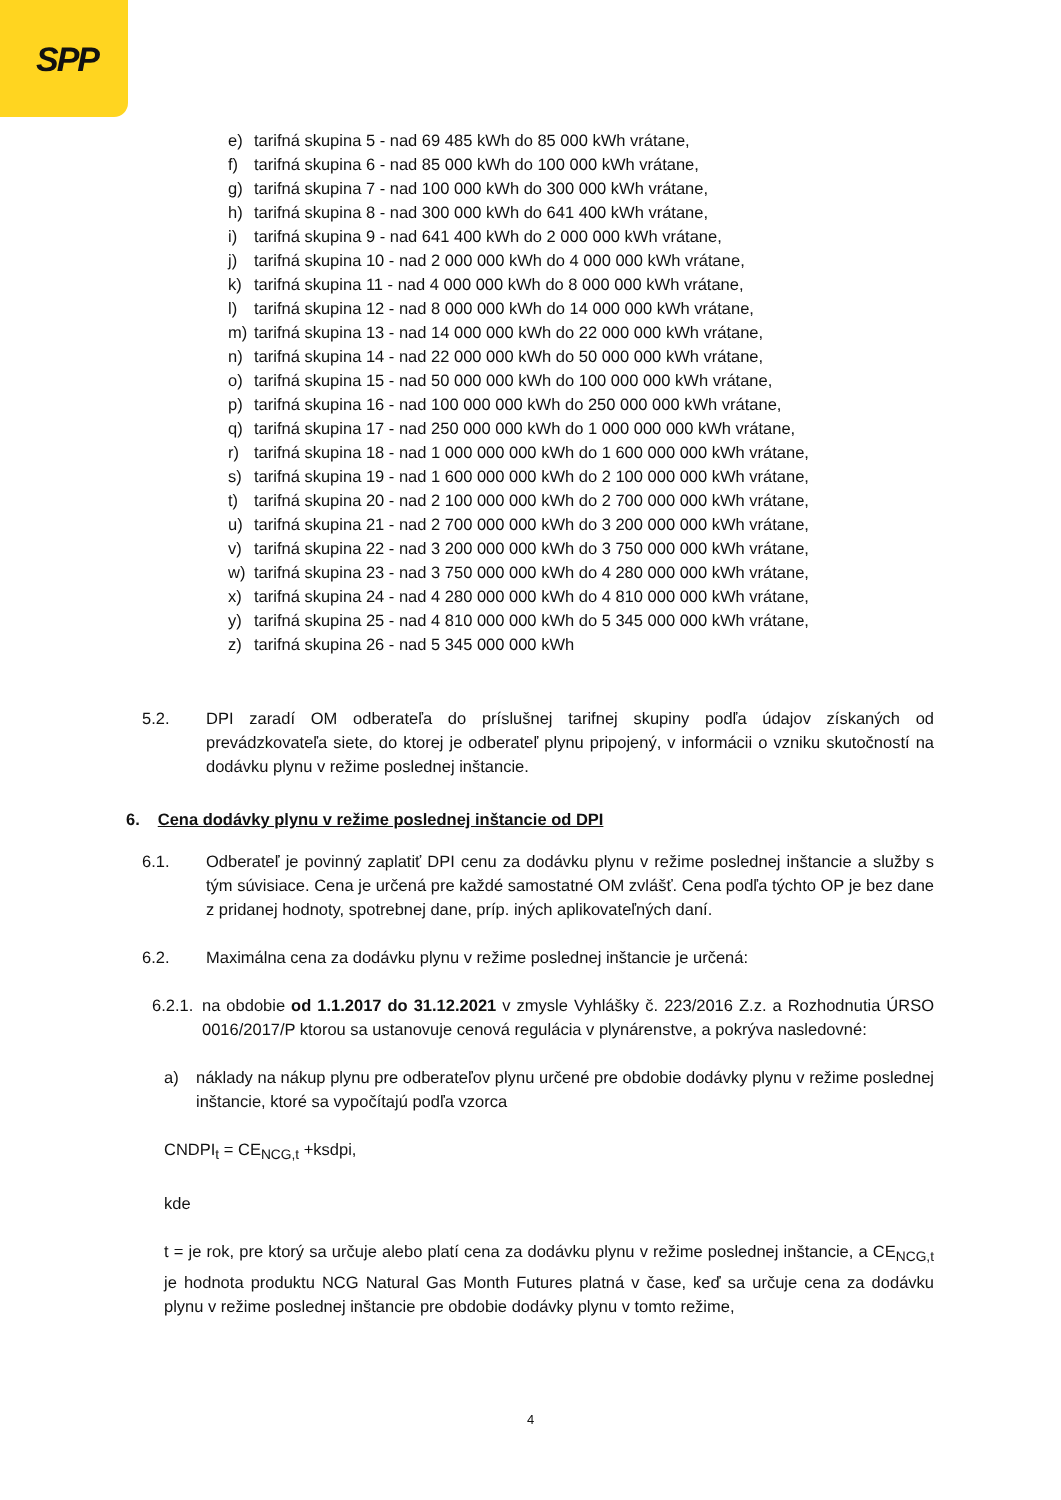SPP
e) tarifná skupina 5 - nad 69 485 kWh do 85 000 kWh vrátane,
f) tarifná skupina 6 - nad 85 000 kWh do 100 000 kWh vrátane,
g) tarifná skupina 7 - nad 100 000 kWh do 300 000 kWh vrátane,
h) tarifná skupina 8 - nad 300 000 kWh do 641 400 kWh vrátane,
i) tarifná skupina 9 - nad 641 400 kWh do 2 000 000 kWh vrátane,
j) tarifná skupina 10 - nad 2 000 000 kWh do 4 000 000 kWh vrátane,
k) tarifná skupina 11 - nad 4 000 000 kWh do 8 000 000 kWh vrátane,
l) tarifná skupina 12 - nad 8 000 000 kWh do 14 000 000 kWh vrátane,
m) tarifná skupina 13 - nad 14 000 000 kWh do 22 000 000 kWh vrátane,
n) tarifná skupina 14 - nad 22 000 000 kWh do 50 000 000 kWh vrátane,
o) tarifná skupina 15 - nad 50 000 000 kWh do 100 000 000 kWh vrátane,
p) tarifná skupina 16 - nad 100 000 000 kWh do 250 000 000 kWh vrátane,
q) tarifná skupina 17 - nad 250 000 000 kWh do 1 000 000 000 kWh vrátane,
r) tarifná skupina 18 - nad 1 000 000 000 kWh do 1 600 000 000 kWh vrátane,
s) tarifná skupina 19 - nad 1 600 000 000 kWh do 2 100 000 000 kWh vrátane,
t) tarifná skupina 20 - nad 2 100 000 000 kWh do 2 700 000 000 kWh vrátane,
u) tarifná skupina 21 - nad 2 700 000 000 kWh do 3 200 000 000 kWh vrátane,
v) tarifná skupina 22 - nad 3 200 000 000 kWh do 3 750 000 000 kWh vrátane,
w) tarifná skupina 23 - nad 3 750 000 000 kWh do 4 280 000 000 kWh vrátane,
x) tarifná skupina 24 - nad 4 280 000 000 kWh do 4 810 000 000 kWh vrátane,
y) tarifná skupina 25 - nad 4 810 000 000 kWh do 5 345 000 000 kWh vrátane,
z) tarifná skupina 26 - nad 5 345 000 000 kWh
5.2. DPI zaradí OM odberateľa do príslušnej tarifnej skupiny podľa údajov získaných od prevádzkovateľa siete, do ktorej je odberateľ plynu pripojený, v informácii o vzniku skutočností na dodávku plynu v režime poslednej inštancie.
6. Cena dodávky plynu v režime poslednej inštancie od DPI
6.1. Odberateľ je povinný zaplatiť DPI cenu za dodávku plynu v režime poslednej inštancie a služby s tým súvisiace. Cena je určená pre každé samostatné OM zvlášť. Cena podľa týchto OP je bez dane z pridanej hodnoty, spotrebnej dane, príp. iných aplikovateľných daní.
6.2. Maximálna cena za dodávku plynu v režime poslednej inštancie je určená:
6.2.1. na obdobie od 1.1.2017 do 31.12.2021 v zmysle Vyhlášky č. 223/2016 Z.z. a Rozhodnutia ÚRSO 0016/2017/P ktorou sa ustanovuje cenová regulácia v plynárenstve, a pokrýva nasledovné:
a) náklady na nákup plynu pre odberateľov plynu určené pre obdobie dodávky plynu v režime poslednej inštancie, ktoré sa vypočítajú podľa vzorca
CNDPI<sub>t</sub> = CE<sub>NCG,t</sub> +ksdpi,
kde
t = je rok, pre ktorý sa určuje alebo platí cena za dodávku plynu v režime poslednej inštancie, a CE<sub>NCG,t</sub> je hodnota produktu NCG Natural Gas Month Futures platná v čase, keď sa určuje cena za dodávku plynu v režime poslednej inštancie pre obdobie dodávky plynu v tomto režime,
4